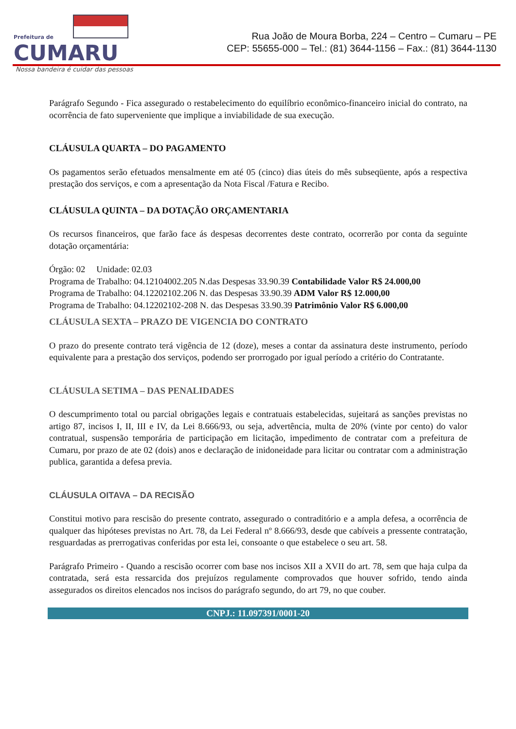Prefeitura de
CUMARU
Nossa bandeira é cuidar das pessoas
Rua João de Moura Borba, 224 – Centro – Cumaru – PE
CEP: 55655-000 – Tel.: (81) 3644-1156 – Fax.: (81) 3644-1130
Parágrafo Segundo - Fica assegurado o restabelecimento do equilíbrio econômico-financeiro inicial do contrato, na ocorrência de fato superveniente que implique a inviabilidade de sua execução.
CLÁUSULA QUARTA – DO PAGAMENTO
Os pagamentos serão efetuados mensalmente em até 05 (cinco) dias úteis do mês subseqüente, após a respectiva prestação dos serviços, e com a apresentação da Nota Fiscal /Fatura e Recibo.
CLÁUSULA QUINTA – DA DOTAÇÃO ORÇAMENTARIA
Os recursos financeiros, que farão face ás despesas decorrentes deste contrato, ocorrerão por conta da seguinte dotação orçamentária:
Órgão: 02 Unidade: 02.03
Programa de Trabalho: 04.12104002.205 N.das Despesas 33.90.39 Contabilidade Valor R$ 24.000,00
Programa de Trabalho: 04.12202102.206 N. das Despesas 33.90.39 ADM Valor R$ 12.000,00
Programa de Trabalho: 04.12202102-208 N. das Despesas 33.90.39 Patrimônio Valor R$ 6.000,00
CLÁUSULA SEXTA – PRAZO DE VIGENCIA DO CONTRATO
O prazo do presente contrato terá vigência de 12 (doze), meses a contar da assinatura deste instrumento, período equivalente para a prestação dos serviços, podendo ser prorrogado por igual período a critério do Contratante.
CLÁUSULA SETIMA – DAS PENALIDADES
O descumprimento total ou parcial obrigações legais e contratuais estabelecidas, sujeitará as sanções previstas no artigo 87, incisos I, II, III e IV, da Lei 8.666/93, ou seja, advertência, multa de 20% (vinte por cento) do valor contratual, suspensão temporária de participação em licitação, impedimento de contratar com a prefeitura de Cumaru, por prazo de ate 02 (dois) anos e declaração de inidoneidade para licitar ou contratar com a administração publica, garantida a defesa previa.
CLÁUSULA OITAVA – DA RECISÃO
Constitui motivo para rescisão do presente contrato, assegurado o contraditório e a ampla defesa, a ocorrência de qualquer das hipóteses previstas no Art. 78, da Lei Federal nº 8.666/93, desde que cabíveis a pressente contratação, resguardadas as prerrogativas conferidas por esta lei, consoante o que estabelece o seu art. 58.
Parágrafo Primeiro - Quando a rescisão ocorrer com base nos incisos XII a XVII do art. 78, sem que haja culpa da contratada, será esta ressarcida dos prejuízos regulamente comprovados que houver sofrido, tendo ainda assegurados os direitos elencados nos incisos do parágrafo segundo, do art 79, no que couber.
CNPJ.: 11.097391/0001-20